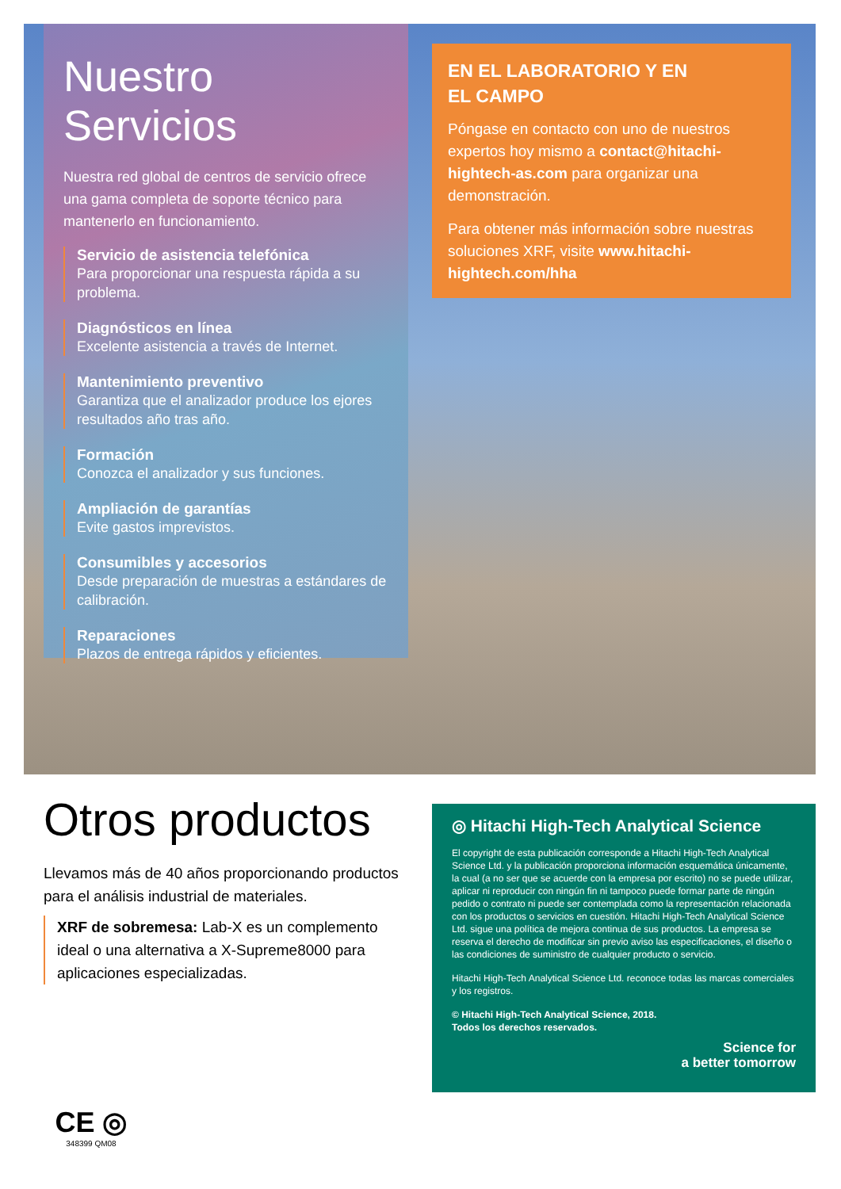Nuestro Servicios
Nuestra red global de centros de servicio ofrece una gama completa de soporte técnico para mantenerlo en funcionamiento.
Servicio de asistencia telefónica
Para proporcionar una respuesta rápida a su problema.
Diagnósticos en línea
Excelente asistencia a través de Internet.
Mantenimiento preventivo
Garantiza que el analizador produce los ejores resultados año tras año.
Formación
Conozca el analizador y sus funciones.
Ampliación de garantías
Evite gastos imprevistos.
Consumibles y accesorios
Desde preparación de muestras a estándares de calibración.
Reparaciones
Plazos de entrega rápidos y eficientes.
EN EL LABORATORIO Y EN
EL CAMPO
Póngase en contacto con uno de nuestros expertos hoy mismo a contact@hitachi-hightech-as.com para organizar una demonstración.
Para obtener más información sobre nuestras soluciones XRF, visite www.hitachi-hightech.com/hha
Otros productos
Llevamos más de 40 años proporcionando productos para el análisis industrial de materiales.
XRF de sobremesa: Lab-X es un complemento ideal o una alternativa a X-Supreme8000 para aplicaciones especializadas.
◎ Hitachi High-Tech Analytical Science
El copyright de esta publicación corresponde a Hitachi High-Tech Analytical Science Ltd. y la publicación proporciona información esquemática únicamente, la cual (a no ser que se acuerde con la empresa por escrito) no se puede utilizar, aplicar ni reproducir con ningún fin ni tampoco puede formar parte de ningún pedido o contrato ni puede ser contemplada como la representación relacionada con los productos o servicios en cuestión. Hitachi High-Tech Analytical Science Ltd. sigue una política de mejora continua de sus productos. La empresa se reserva el derecho de modificar sin previo aviso las especificaciones, el diseño o las condiciones de suministro de cualquier producto o servicio.
Hitachi High-Tech Analytical Science Ltd. reconoce todas las marcas comerciales y los registros.
© Hitachi High-Tech Analytical Science, 2018.
Todos los derechos reservados.
Science for
a better tomorrow
CE ◎
348399 QM08